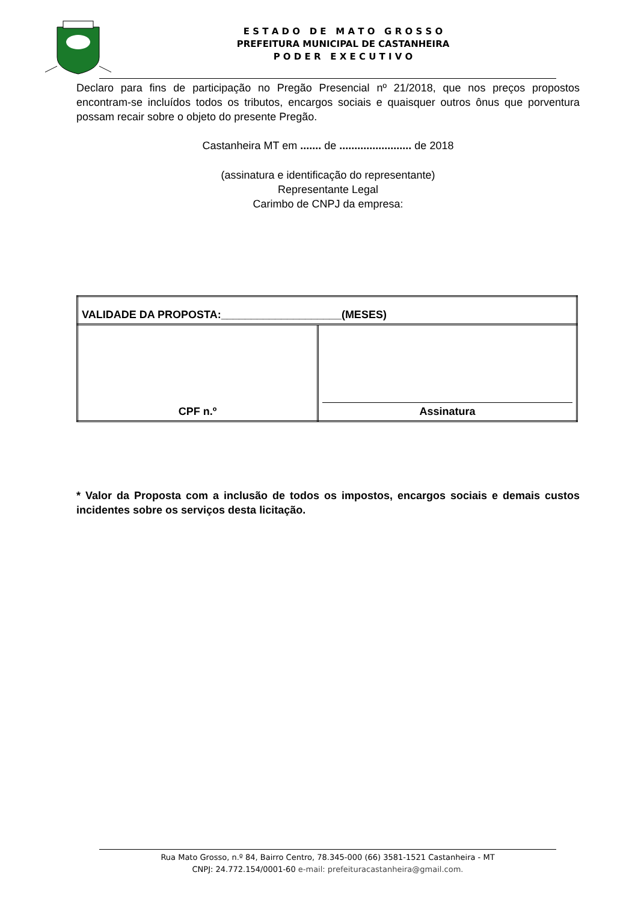E S T A D O D E M A T O G R O S S O
PREFEITURA MUNICIPAL DE CASTANHEIRA
P O D E R E X E C U T I V O
Declaro para fins de participação no Pregão Presencial nº 21/2018, que nos preços propostos encontram-se incluídos todos os tributos, encargos sociais e quaisquer outros ônus que porventura possam recair sobre o objeto do presente Pregão.
Castanheira MT em ....... de ........................ de 2018
(assinatura e identificação do representante)
Representante Legal
Carimbo de CNPJ da empresa:
| VALIDADE DA PROPOSTA:____________________(MESES) | |
| CPF n.º | Assinatura |
* Valor da Proposta com a inclusão de todos os impostos, encargos sociais e demais custos incidentes sobre os serviços desta licitação.
Rua Mato Grosso, n.º 84, Bairro Centro, 78.345-000 (66) 3581-1521 Castanheira - MT
CNPJ: 24.772.154/0001-60 e-mail: prefeituracastanheira@gmail.com.